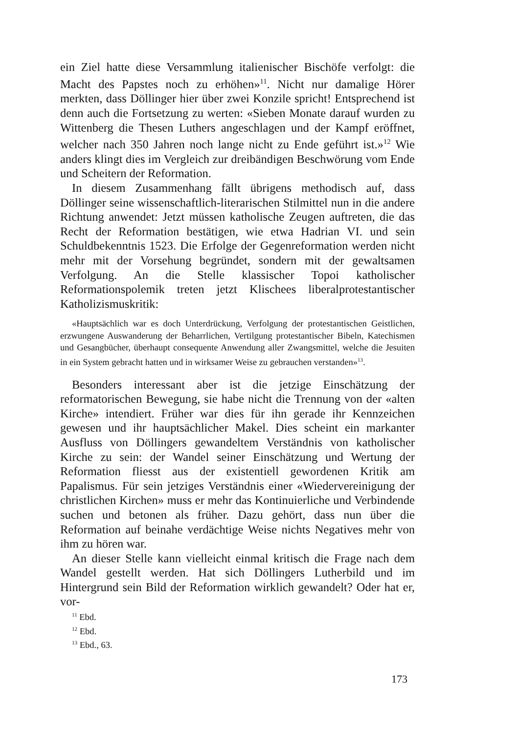ein Ziel hatte diese Versammlung italienischer Bischöfe verfolgt: die Macht des Papstes noch zu erhöhen»<sup>11</sup>. Nicht nur damalige Hörer merkten, dass Döllinger hier über zwei Konzile spricht! Entsprechend ist denn auch die Fortsetzung zu werten: «Sieben Monate darauf wurden zu Wittenberg die Thesen Luthers angeschlagen und der Kampf eröffnet, welcher nach 350 Jahren noch lange nicht zu Ende geführt ist.»<sup>12</sup> Wie anders klingt dies im Vergleich zur dreibändigen Beschwörung vom Ende und Scheitern der Reformation.
In diesem Zusammenhang fällt übrigens methodisch auf, dass Döllinger seine wissenschaftlich-literarischen Stilmittel nun in die andere Richtung anwendet: Jetzt müssen katholische Zeugen auftreten, die das Recht der Reformation bestätigen, wie etwa Hadrian VI. und sein Schuldbekenntnis 1523. Die Erfolge der Gegenreformation werden nicht mehr mit der Vorsehung begründet, sondern mit der gewaltsamen Verfolgung. An die Stelle klassischer Topoi katholischer Reformationspolemik treten jetzt Klischees liberalprotestantischer Katholizismuskritik:
«Hauptsächlich war es doch Unterdrückung, Verfolgung der protestantischen Geistlichen, erzwungene Auswanderung der Beharrlichen, Vertilgung protestantischer Bibeln, Katechismen und Gesangbücher, überhaupt consequente Anwendung aller Zwangsmittel, welche die Jesuiten in ein System gebracht hatten und in wirksamer Weise zu gebrauchen verstanden»<sup>13</sup>.
Besonders interessant aber ist die jetzige Einschätzung der reformatorischen Bewegung, sie habe nicht die Trennung von der «alten Kirche» intendiert. Früher war dies für ihn gerade ihr Kennzeichen gewesen und ihr hauptsächlicher Makel. Dies scheint ein markanter Ausfluss von Döllingers gewandeltem Verständnis von katholischer Kirche zu sein: der Wandel seiner Einschätzung und Wertung der Reformation fliesst aus der existentiell gewordenen Kritik am Papalismus. Für sein jetziges Verständnis einer «Wiedervereinigung der christlichen Kirchen» muss er mehr das Kontinuierliche und Verbindende suchen und betonen als früher. Dazu gehört, dass nun über die Reformation auf beinahe verdächtige Weise nichts Negatives mehr von ihm zu hören war.
An dieser Stelle kann vielleicht einmal kritisch die Frage nach dem Wandel gestellt werden. Hat sich Döllingers Lutherbild und im Hintergrund sein Bild der Reformation wirklich gewandelt? Oder hat er, vor-
<sup>11</sup> Ebd.
<sup>12</sup> Ebd.
<sup>13</sup> Ebd., 63.
173